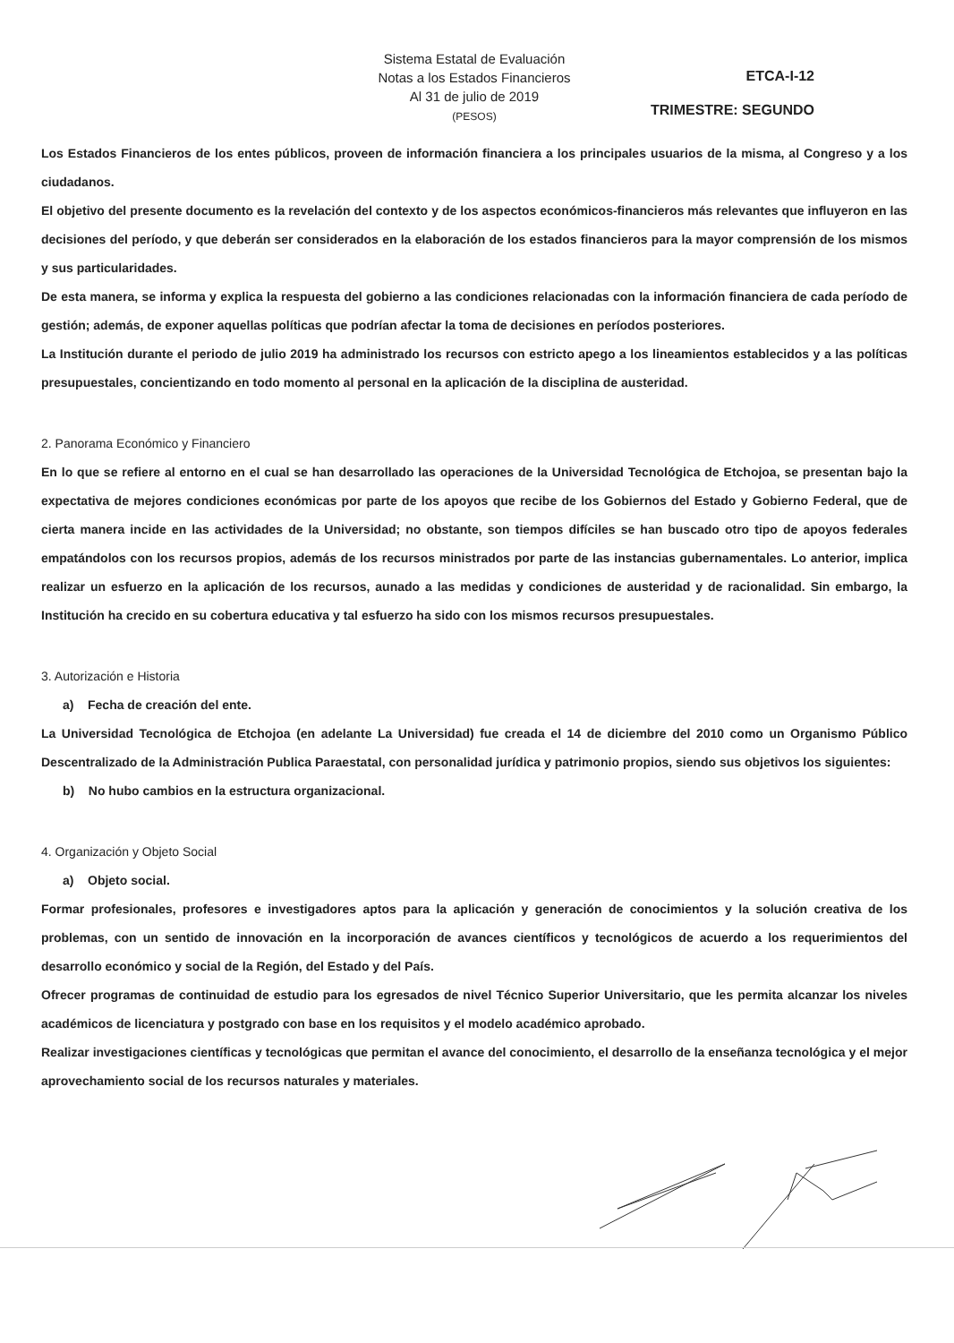Sistema Estatal de Evaluación
Notas a los Estados Financieros
Al 31 de julio de 2019
(PESOS)
ETCA-I-12
TRIMESTRE: SEGUNDO
Los Estados Financieros de los entes públicos, proveen de información financiera a los principales usuarios de la misma, al Congreso y a los ciudadanos.
El objetivo del presente documento es la revelación del contexto y de los aspectos económicos-financieros más relevantes que influyeron en las decisiones del período, y que deberán ser considerados en la elaboración de los estados financieros para la mayor comprensión de los mismos y sus particularidades.
De esta manera, se informa y explica la respuesta del gobierno a las condiciones relacionadas con la información financiera de cada período de gestión; además, de exponer aquellas políticas que podrían afectar la toma de decisiones en períodos posteriores.
La Institución durante el periodo de julio 2019 ha administrado los recursos con estricto apego a los lineamientos establecidos y a las políticas presupuestales, concientizando en todo momento al personal en la aplicación de la disciplina de austeridad.
2. Panorama Económico y Financiero
En lo que se refiere al entorno en el cual se han desarrollado las operaciones de la Universidad Tecnológica de Etchojoa, se presentan bajo la expectativa de mejores condiciones económicas por parte de los apoyos que recibe de los Gobiernos del Estado y Gobierno Federal, que de cierta manera incide en las actividades de la Universidad; no obstante, son tiempos difíciles se han buscado otro tipo de apoyos federales empatándolos con los recursos propios, además de los recursos ministrados por parte de las instancias gubernamentales. Lo anterior, implica realizar un esfuerzo en la aplicación de los recursos, aunado a las medidas y condiciones de austeridad y de racionalidad. Sin embargo, la Institución ha crecido en su cobertura educativa y tal esfuerzo ha sido con los mismos recursos presupuestales.
3. Autorización e Historia
a) Fecha de creación del ente.
La Universidad Tecnológica de Etchojoa (en adelante La Universidad) fue creada el 14 de diciembre del 2010 como un Organismo Público Descentralizado de la Administración Publica Paraestatal, con personalidad jurídica y patrimonio propios, siendo sus objetivos los siguientes:
b) No hubo cambios en la estructura organizacional.
4. Organización y Objeto Social
a) Objeto social.
Formar profesionales, profesores e investigadores aptos para la aplicación y generación de conocimientos y la solución creativa de los problemas, con un sentido de innovación en la incorporación de avances científicos y tecnológicos de acuerdo a los requerimientos del desarrollo económico y social de la Región, del Estado y del País.
Ofrecer programas de continuidad de estudio para los egresados de nivel Técnico Superior Universitario, que les permita alcanzar los niveles académicos de licenciatura y postgrado con base en los requisitos y el modelo académico aprobado.
Realizar investigaciones científicas y tecnológicas que permitan el avance del conocimiento, el desarrollo de la enseñanza tecnológica y el mejor aprovechamiento social de los recursos naturales y materiales.